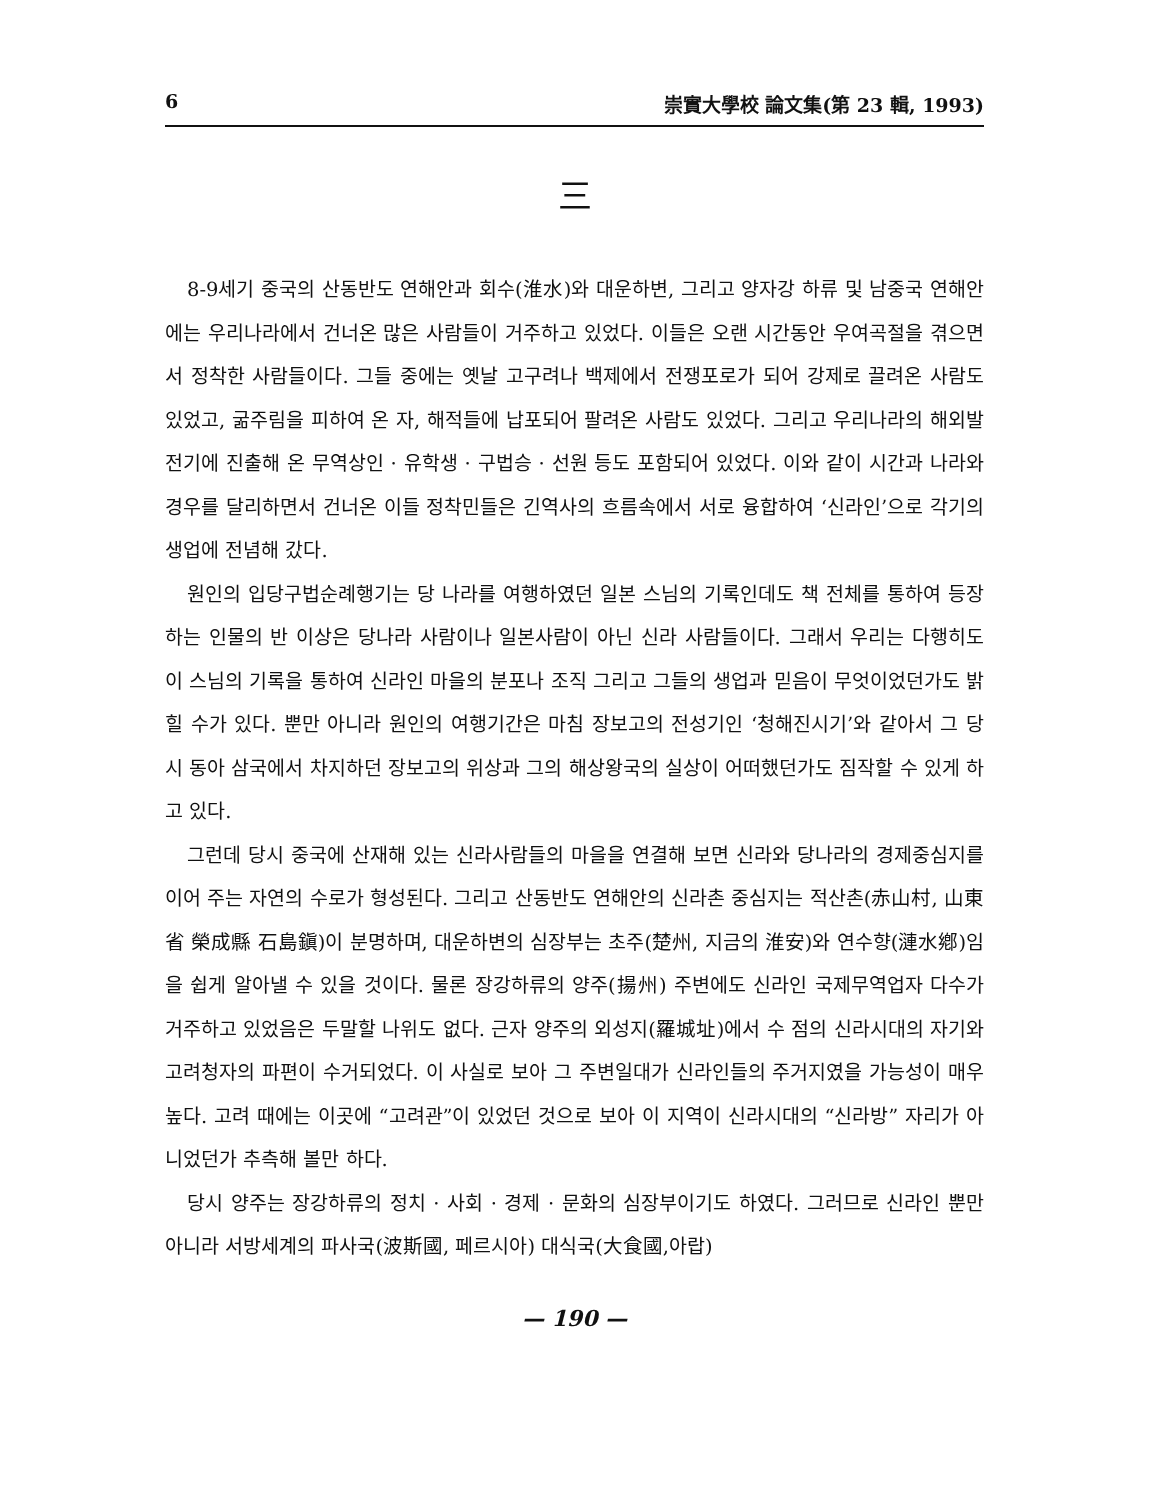6 崇實大學校 論文集(第 23 輯, 1993)
三
8-9세기 중국의 산동반도 연해안과 회수(淮水)와 대운하변, 그리고 양자강 하류 및 남중국 연해안에는 우리나라에서 건너온 많은 사람들이 거주하고 있었다. 이들은 오랜 시간동안 우여곡절을 겪으면서 정착한 사람들이다. 그들 중에는 옛날 고구려나 백제에서 전쟁포로가 되어 강제로 끌려온 사람도 있었고, 굶주림을 피하여 온 자, 해적들에 납포되어 팔려온 사람도 있었다. 그리고 우리나라의 해외발전기에 진출해 온 무역상인 · 유학생 · 구법승 · 선원 등도 포함되어 있었다. 이와 같이 시간과 나라와 경우를 달리하면서 건너온 이들 정착민들은 긴역사의 흐름속에서 서로 융합하여 ‘신라인’으로 각기의 생업에 전념해 갔다.
원인의 입당구법순례행기는 당 나라를 여행하였던 일본 스님의 기록인데도 책 전체를 통하여 등장하는 인물의 반 이상은 당나라 사람이나 일본사람이 아닌 신라 사람들이다. 그래서 우리는 다행히도 이 스님의 기록을 통하여 신라인 마을의 분포나 조직 그리고 그들의 생업과 믿음이 무엇이었던가도 밝힐 수가 있다. 뿐만 아니라 원인의 여행기간은 마침 장보고의 전성기인 ‘청해진시기’와 같아서 그 당시 동아 삼국에서 차지하던 장보고의 위상과 그의 해상왕국의 실상이 어떠했던가도 짐작할 수 있게 하고 있다.
그런데 당시 중국에 산재해 있는 신라사람들의 마을을 연결해 보면 신라와 당나라의 경제중심지를 이어 주는 자연의 수로가 형성된다. 그리고 산동반도 연해안의 신라촌 중심지는 적산촌(赤山村, 山東省 榮成縣 石島鎭)이 분명하며, 대운하변의 심장부는 초주(楚州, 지금의 淮安)와 연수향(漣水鄕)임을 쉽게 알아낼 수 있을 것이다. 물론 장강하류의 양주(揚州) 주변에도 신라인 국제무역업자 다수가 거주하고 있었음은 두말할 나위도 없다. 근자 양주의 외성지(羅城址)에서 수 점의 신라시대의 자기와 고려청자의 파편이 수거되었다. 이 사실로 보아 그 주변일대가 신라인들의 주거지였을 가능성이 매우 높다. 고려 때에는 이곳에 “고려관”이 있었던 것으로 보아 이 지역이 신라시대의 “신라방” 자리가 아니었던가 추측해 볼만 하다.
당시 양주는 장강하류의 정치 · 사회 · 경제 · 문화의 심장부이기도 하였다. 그러므로 신라인 뿐만 아니라 서방세계의 파사국(波斯國, 페르시아) 대식국(大食國,아랍)
— 190 —